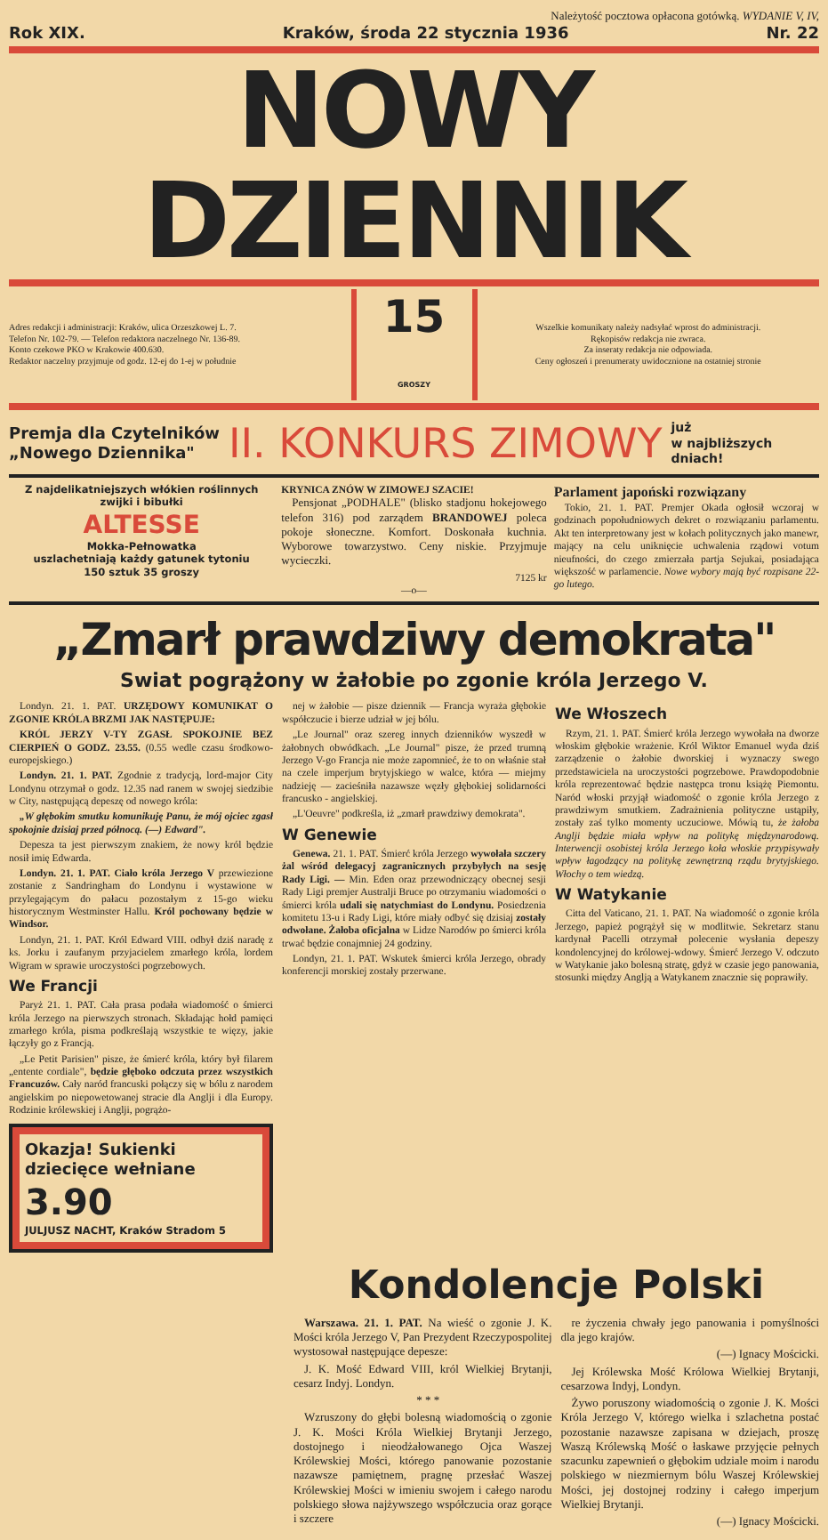Należytość pocztowa opłacona gotówką. WYDANIE V, IV,
Rok XIX. Kraków, środa 22 stycznia 1936 Nr. 22
NOWY DZIENNIK
Adres redakcji i administracji: Kraków, ulica Orzeszkowej L. 7.
Telefon Nr. 102-79. — Telefon redaktora naczelnego Nr. 136-89.
Konto czekowe PKO w Krakowie 400.630.
Redaktor naczelny przyjmuje od godz. 12-ej do 1-ej w południe
15
GROSZY
Wszelkie komunikaty należy nadsyłać wprost do administracji.
Rękopisów redakcja nie zwraca.
Za inseraty redakcja nie odpowiada.
Ceny ogłoszeń i prenumeraty uwidocznione na ostatniej stronie
Premja dla Czytelników
„Nowego Dziennika" II. KONKURS ZIMOWY już
w najbliższych
dniach!
Z najdelikatniejszych włókien roślinnych
zwijki i bibułki
ALTESSE
Mokka-Pełnowatka
uszlachetniają każdy gatunek tytoniu
150 sztuk 35 groszy
KRYNICA ZNÓW W ZIMOWEJ SZACIE!
Pensjonat „PODHALE" (blisko stadjonu hokejowego telefon 316) pod zarządem BRANDOWEJ poleca pokoje słoneczne. Komfort. Doskonała kuchnia. Wyborowe towarzystwo. Ceny niskie. Przyjmuje wycieczki.
7125 kr
—o—
Parlament japoński rozwiązany
Tokio, 21. 1. PAT. Premjer Okada ogłosił wczoraj w godzinach popołudniowych dekret o rozwiązaniu parlamentu. Akt ten interpretowany jest w kołach politycznych jako manewr, mający na celu uniknięcie uchwalenia rządowi votum nieufności, do czego zmierzała partja Sejukai, posiadająca większość w parlamencie. Nowe wybory mają być rozpisane 22-go lutego.
„Zmarł prawdziwy demokrata"
Swiat pogrążony w żałobie po zgonie króla Jerzego V.
Londyn. 21. 1. PAT. URZĘDOWY KOMUNIKAT O ZGONIE KRÓLA BRZMI JAK NASTĘPUJE:
KRÓL JERZY V-TY ZGASŁ SPOKOJNIE BEZ CIERPIEŃ O GODZ. 23.55. (0.55 wedle czasu środkowo-europejskiego.)
Londyn. 21. 1. PAT. Zgodnie z tradycją, lord-major City Londynu otrzymał o godz. 12.35 nad ranem w swojej siedzibie w City, następującą depeszę od nowego króla:
„W głębokim smutku komunikuję Panu, że mój ojciec zgasł spokojnie dzisiaj przed północą. (—) Edward".
Depesza ta jest pierwszym znakiem, że nowy król będzie nosił imię Edwarda.
Londyn. 21. 1. PAT. Ciało króla Jerzego V przewiezione zostanie z Sandringham do Londynu i wystawione w przylegającym do pałacu pozostałym z 15-go wieku historycznym Westminster Hallu. Król pochowany będzie w Windsor.
Londyn, 21. 1. PAT. Król Edward VIII. odbył dziś naradę z ks. Jorku i zaufanym przyjacielem zmarłego króla, lordem Wigram w sprawie uroczystości pogrzebowych.
We Francji
Paryż 21. 1. PAT. Cała prasa podała wiadomość o śmierci króla Jerzego na pierwszych stronach. Składając hołd pamięci zmarłego króla, pisma podkreślają wszystkie te więzy, jakie łączyły go z Francją.
„Le Petit Parisien" pisze, że śmierć króla, który był filarem „entente cordiale", będzie głęboko odczuta przez wszystkich Francuzów. Cały naród francuski połączy się w bólu z narodem angielskim po niepowetowanej stracie dla Anglji i dla Europy. Rodzinie królewskiej i Anglji, pogrążo-
Okazja! Sukienki dziecięce wełniane 3.90
JULJUSZ NACHT, Kraków Stradom 5
nej w żałobie — pisze dziennik — Francja wyraża głębokie współczucie i bierze udział w jej bólu.
„Le Journal" oraz szereg innych dzienników wyszedł w żałobnych obwódkach. „Le Journal" pisze, że przed trumną Jerzego V-go Francja nie może zapomnieć, że to on właśnie stał na czele imperjum brytyjskiego w walce, która — miejmy nadzieję — zacieśniła nazawsze węzły głębokiej solidarności francusko - angielskiej.
„L'Oeuvre" podkreśla, iż „zmarł prawdziwy demokrata".
W Genewie
Genewa. 21. 1. PAT. Śmierć króla Jerzego wywołała szczery żal wśród delegacyj zagranicznych przybyłych na sesję Rady Ligi. — Min. Eden oraz przewodniczący obecnej sesji Rady Ligi premjer Australji Bruce po otrzymaniu wiadomości o śmierci króla udali się natychmiast do Londynu. Posiedzenia komitetu 13-u i Rady Ligi, które miały odbyć się dzisiaj zostały odwołane. Żałoba oficjalna w Lidze Narodów po śmierci króla trwać będzie conajmniej 24 godziny.
Londyn, 21. 1. PAT. Wskutek śmierci króla Jerzego, obrady konferencji morskiej zostały przerwane.
We Włoszech
Rzym, 21. 1. PAT. Śmierć króla Jerzego wywołała na dworze włoskim głębokie wrażenie. Król Wiktor Emanuel wyda dziś zarządzenie o żałobie dworskiej i wyznaczy swego przedstawiciela na uroczystości pogrzebowe. Prawdopodobnie króla reprezentować będzie następca tronu książę Piemontu. Naród włoski przyjął wiadomość o zgonie króla Jerzego z prawdziwym smutkiem. Zadrażnienia polityczne ustąpiły, zostały zaś tylko momenty uczuciowe. Mówią tu, że żałoba Anglji będzie miała wpływ na politykę międzynarodową. Interwencji osobistej króla Jerzego koła włoskie przypisywały wpływ łagodzący na politykę zewnętrzną rządu brytyjskiego. Włochy o tem wiedzą.
W Watykanie
Citta del Vaticano, 21. 1. PAT. Na wiadomość o zgonie króla Jerzego, papież pogrążył się w modlitwie. Sekretarz stanu kardynał Pacelli otrzymał polecenie wysłania depeszy kondolencyjnej do królowej-wdowy. Śmierć Jerzego V. odczuto w Watykanie jako bolesną stratę, gdyż w czasie jego panowania, stosunki między Anglją a Watykanem znacznie się poprawiły.
Kondolencje Polski
Warszawa. 21. 1. PAT. Na wieść o zgonie J. K. Mości króla Jerzego V, Pan Prezydent Rzeczypospolitej wystosował następujące depesze:
J. K. Mość Edward VIII, król Wielkiej Brytanji, cesarz Indyj. Londyn.
* * *
Wzruszony do głębi bolesną wiadomością o zgonie J. K. Mości Króla Wielkiej Brytanji Jerzego, dostojnego i nieodżałowanego Ojca Waszej Królewskiej Mości, którego panowanie pozostanie nazawsze pamiętnem, pragnę przesłać Waszej Królewskiej Mości w imieniu swojem i całego narodu polskiego słowa najżywszego współczucia oraz gorące i szczere
re życzenia chwały jego panowania i pomyślności dla jego krajów.
(—) Ignacy Mościcki.
Jej Królewska Mość Królowa Wielkiej Brytanji, cesarzowa Indyj, Londyn.
Żywo poruszony wiadomością o zgonie J. K. Mości Króla Jerzego V, którego wielka i szlachetna postać pozostanie nazawsze zapisana w dziejach, proszę Waszą Królewską Mość o łaskawe przyjęcie pełnych szacunku zapewnień o głębokim udziale moim i narodu polskiego w niezmiernym bólu Waszej Królewskiej Mości, jej dostojnej rodziny i całego imperjum Wielkiej Brytanji.
(—) Ignacy Mościcki.